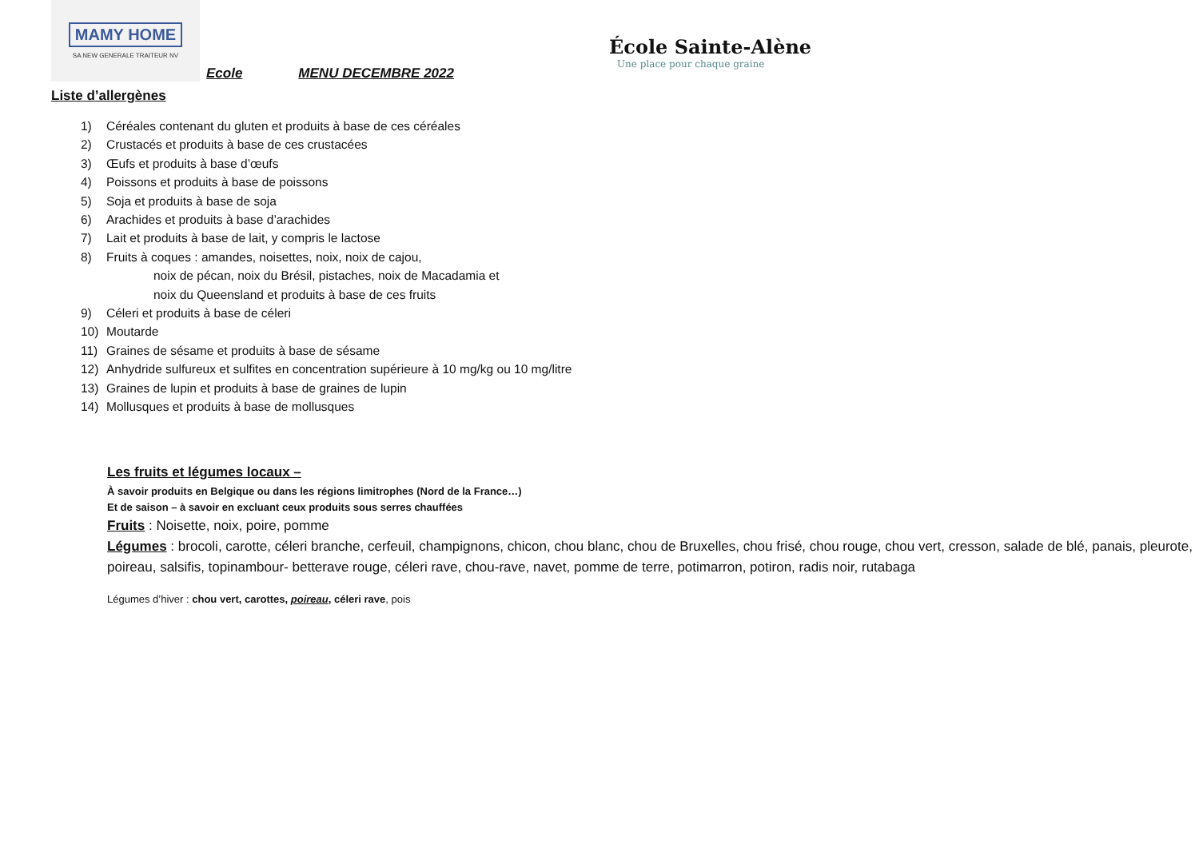MAMY HOME
SA NEW GENERALE TRAITEUR NV
Ecole MENU DECEMBRE 2022
École Sainte-Alène
Une place pour chaque graine
Liste d’allergènes
1) Céréales contenant du gluten et produits à base de ces céréales
2) Crustacés et produits à base de ces crustacées
3) Œufs et produits à base d’œufs
4) Poissons et produits à base de poissons
5) Soja et produits à base de soja
6) Arachides et produits à base d’arachides
7) Lait et produits à base de lait, y compris le lactose
8) Fruits à coques : amandes, noisettes, noix, noix de cajou,
noix de pécan, noix du Brésil, pistaches, noix de Macadamia et
noix du Queensland et produits à base de ces fruits
9) Céleri et produits à base de céleri
10) Moutarde
11) Graines de sésame et produits à base de sésame
12) Anhydride sulfureux et sulfites en concentration supérieure à 10 mg/kg ou 10 mg/litre
13) Graines de lupin et produits à base de graines de lupin
14) Mollusques et produits à base de mollusques
Les fruits et légumes locaux –
À savoir produits en Belgique ou dans les régions limitrophes (Nord de la France…)
Et de saison – à savoir en excluant ceux produits sous serres chauffées
Fruits : Noisette, noix, poire, pomme
Légumes : brocoli, carotte, céleri branche, cerfeuil, champignons, chicon, chou blanc, chou de Bruxelles, chou frisé, chou rouge, chou vert, cresson, salade de blé, panais, pleurote, poireau, salsifis, topinambour- betterave rouge, céleri rave, chou-rave, navet, pomme de terre, potimarron, potiron, radis noir, rutabaga
Légumes d’hiver : chou vert, carottes, poireau, céleri rave, pois